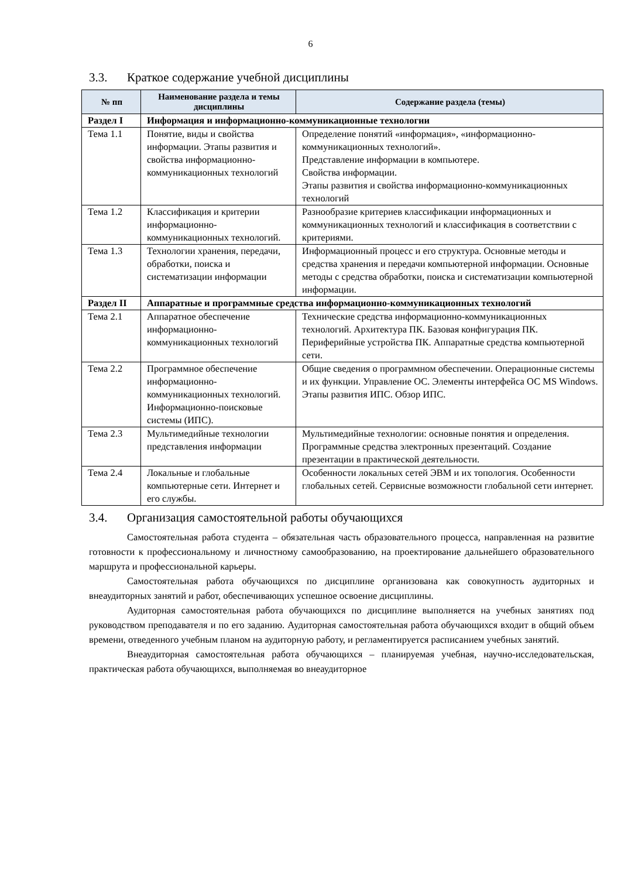6
3.3. Краткое содержание учебной дисциплины
| № пп | Наименование раздела и темы дисциплины | Содержание раздела (темы) |
| --- | --- | --- |
| Раздел I | Информация и информационно-коммуникационные технологии | |
| Тема 1.1 | Понятие, виды и свойства информации. Этапы развития и свойства информационно-коммуникационных технологий | Определение понятий «информация», «информационно-коммуникационных технологий». Представление информации в компьютере. Свойства информации. Этапы развития и свойства информационно-коммуникационных технологий |
| Тема 1.2 | Классификация и критерии информационно-коммуникационных технологий. | Разнообразие критериев классификации информационных и коммуникационных технологий и классификация в соответствии с критериями. |
| Тема 1.3 | Технологии хранения, передачи, обработки, поиска и систематизации информации | Информационный процесс и его структура. Основные методы и средства хранения и передачи компьютерной информации. Основные методы с средства обработки, поиска и систематизации компьютерной информации. |
| Раздел II | Аппаратные и программные средства информационно-коммуникационных технологий | |
| Тема 2.1 | Аппаратное обеспечение информационно-коммуникационных технологий | Технические средства информационно-коммуникационных технологий. Архитектура ПК. Базовая конфигурация ПК. Периферийные устройства ПК. Аппаратные средства компьютерной сети. |
| Тема 2.2 | Программное обеспечение информационно-коммуникационных технологий. Информационно-поисковые системы (ИПС). | Общие сведения о программном обеспечении. Операционные системы и их функции. Управление ОС. Элементы интерфейса ОС MS Windows. Этапы развития ИПС. Обзор ИПС. |
| Тема 2.3 | Мультимедийные технологии представления информации | Мультимедийные технологии: основные понятия и определения. Программные средства электронных презентаций. Создание презентации в практической деятельности. |
| Тема 2.4 | Локальные и глобальные компьютерные сети. Интернет и его службы. | Особенности локальных сетей ЭВМ и их топология. Особенности глобальных сетей. Сервисные возможности глобальной сети интернет. |
3.4. Организация самостоятельной работы обучающихся
Самостоятельная работа студента – обязательная часть образовательного процесса, направленная на развитие готовности к профессиональному и личностному самообразованию, на проектирование дальнейшего образовательного маршрута и профессиональной карьеры.
Самостоятельная работа обучающихся по дисциплине организована как совокупность аудиторных и внеаудиторных занятий и работ, обеспечивающих успешное освоение дисциплины.
Аудиторная самостоятельная работа обучающихся по дисциплине выполняется на учебных занятиях под руководством преподавателя и по его заданию. Аудиторная самостоятельная работа обучающихся входит в общий объем времени, отведенного учебным планом на аудиторную работу, и регламентируется расписанием учебных занятий.
Внеаудиторная самостоятельная работа обучающихся – планируемая учебная, научно-исследовательская, практическая работа обучающихся, выполняемая во внеаудиторное